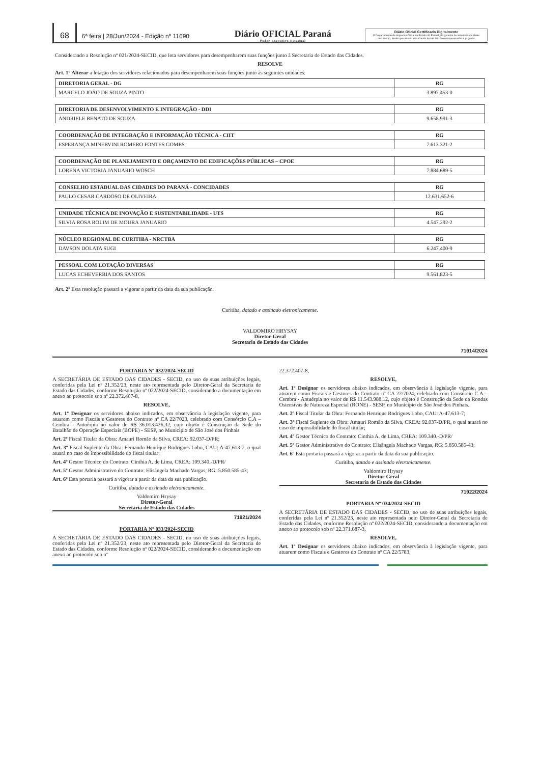68
6ª feira | 28/Jun/2024 - Edição nº 11690
Diário OFICIAL Paraná
Poder Executivo Estadual
Diário Oficial Certificado Digitalmente
O Departamento de Imprensa Oficial do Estado do Paraná, da garantia de autenticidade deste documento, desde que visualizado através do site http://www.imprensaoficial.pr.gov.br
Considerando a Resolução nº 021/2024-SECID, que lota servidores para desempenharem suas funções junto à Secretaria de Estado das Cidades.
RESOLVE
Art. 1° Alterar a lotação dos servidores relacionados para desempenharem suas funções junto às seguintes unidades:
| DIRETORIA GERAL - DG | RG |
| --- | --- |
| MARCELO JOÃO DE SOUZA PINTO | 3.897.453-0 |
| DIRETORIA DE DESENVOLVIMENTO E INTEGRAÇÃO - DDI | RG |
| --- | --- |
| ANDRIELE BENATO DE SOUZA | 9.658.991-3 |
| COORDENAÇÃO DE INTEGRAÇÃO E INFORMAÇÃO TÉCNICA - CIIT | RG |
| --- | --- |
| ESPERANÇA MINERVINI ROMERO FONTES GOMES | 7.613.321-2 |
| COORDENAÇÃO DE PLANEJAMENTO E ORÇAMENTO DE EDIFICAÇÕES PÚBLICAS – CPOE | RG |
| --- | --- |
| LORENA VICTORIA JANUARIO WOSCH | 7.884.689-5 |
| CONSELHO ESTADUAL DAS CIDADES DO PARANÁ - CONCIDADES | RG |
| --- | --- |
| PAULO CESAR CARDOSO DE OLIVEIRA | 12.631.652-6 |
| UNIDADE TÉCNICA DE INOVAÇÃO E SUSTENTABILIDADE - UTS | RG |
| --- | --- |
| SILVIA ROSA ROLIM DE MOURA JANUARIO | 4.547.292-2 |
| NÚCLEO REGIONAL DE CURITIBA - NRCTBA | RG |
| --- | --- |
| DAVSON DOLATA SUGI | 6.247.400-9 |
| PESSOAL COM LOTAÇÃO DIVERSAS | RG |
| --- | --- |
| LUCAS ECHEVERRIA DOS SANTOS | 9.561.823-5 |
Art. 2º Esta resolução passará a vigorar a partir da data da sua publicação.
Curitiba, datado e assinado eletronicamente.
VALDOMIRO HRYSAY
Diretor-Geral
Secretaria de Estado das Cidades
71914/2024
PORTARIA Nº 032/2024-SECID
A SECRETÁRIA DE ESTADO DAS CIDADES - SECID, no uso de suas atribuições legais, conferidas pela Lei nº 21.352/23, neste ato representada pelo Diretor-Geral da Secretaria de Estado das Cidades, conforme Resolução nº 022/2024-SECID, considerando a documentação em anexo ao protocolo sob nº 22.372.407-8,
RESOLVE,
Art. 1º Designar os servidores abaixo indicados, em observância à legislação vigente, para atuarem como Fiscais e Gestores do Contrato nº CA 22/7023, celebrado com Consórcio C.A – Cembra - Antuérpia no valor de R$ 36.013.426,32, cujo objeto é Construção da Sede do Batalhão de Operação Especiais (BOPE) - SESP, no Município de São José dos Pinhais
Art. 2º Fiscal Titular da Obra: Amauri Romão da Silva, CREA: 92.037-D/PR;
Art. 3º Fiscal Suplente da Obra: Fernando Henrique Rodrigues Lobo, CAU: A-47.613-7, o qual atuará no caso de impossibilidade do fiscal titular;
Art. 4º Gestor Técnico do Contrato: Cinthia A. de Lima, CREA: 109.340.-D/PR/
Art. 5º Gestor Administrativo do Contrato: Elisângela Machado Vargas, RG: 5.850.585-43;
Art. 6º Esta portaria passará a vigorar a partir da data da sua publicação.
Curitiba, datado e assinado eletronicamente.
Valdomiro Hrysay
Diretor-Geral
Secretaria de Estado das Cidades
71921/2024
PORTARIA Nº 033/2024-SECID
A SECRETÁRIA DE ESTADO DAS CIDADES - SECID, no uso de suas atribuições legais, conferidas pela Lei nº 21.352/23, neste ato representada pelo Diretor-Geral da Secretaria de Estado das Cidades, conforme Resolução nº 022/2024-SECID, considerando a documentação em anexo ao protocolo sob nº
22.372.407-8,
RESOLVE,
Art. 1º Designar os servidores abaixo indicados, em observância à legislação vigente, para atuarem como Fiscais e Gestores do Contrato nº CA 22/7024, celebrado com Consórcio C.A – Cembra - Antuérpia no valor de R$ 11.543.988,12, cujo objeto é Construção da Sede da Rondas Ostensivas de Natureza Especial (RONE) - SESP, no Município de São José dos Pinhais.
Art. 2º Fiscal Titular da Obra: Fernando Henrique Rodrigues Lobo, CAU: A-47.613-7;
Art. 3º Fiscal Suplente da Obra: Amauri Romão da Silva, CREA: 92.037-D/PR, o qual atuará no caso de impossibilidade do fiscal titular;
Art. 4º Gestor Técnico do Contrato: Cinthia A. de Lima, CREA: 109.340.-D/PR/
Art. 5º Gestor Administrativo do Contrato: Elisângela Machado Vargas, RG: 5.850.585-43;
Art. 6º Esta portaria passará a vigorar a partir da data da sua publicação.
Curitiba, datado e assinado eletronicamente.
Valdomiro Hrysay
Diretor-Geral
Secretaria de Estado das Cidades
71922/2024
PORTARIA Nº 034/2024-SECID
A SECRETÁRIA DE ESTADO DAS CIDADES - SECID, no uso de suas atribuições legais, conferidas pela Lei nº 21.352/23, neste ato representada pelo Diretor-Geral da Secretaria de Estado das Cidades, conforme Resolução nº 022/2024-SECID, considerando a documentação em anexo ao protocolo sob nº 22.371.687-3,
RESOLVE,
Art. 1º Designar os servidores abaixo indicados, em observância à legislação vigente, para atuarem como Fiscais e Gestores do Contrato nº CA 22/5783,